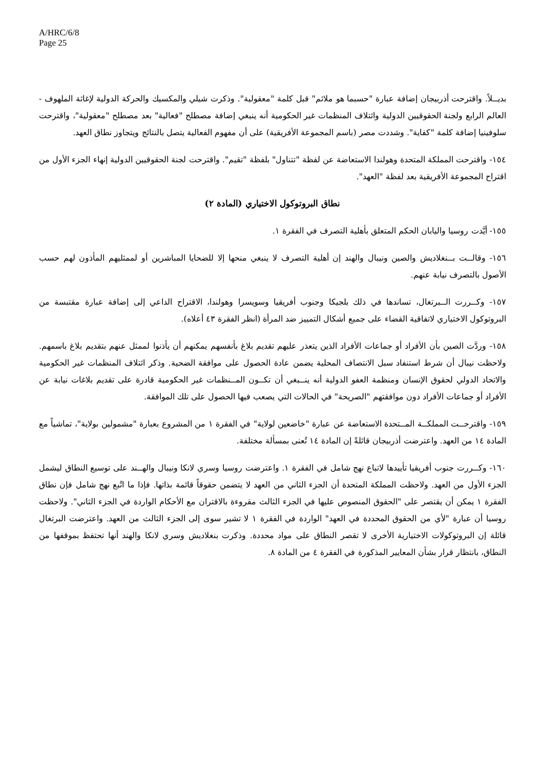A/HRC/6/8
Page 25
بديــلاً. واقترحت أذربيجان إضافة عبارة "حسبما هو ملائم" قبل كلمة "معقولية". وذكرت شيلي والمكسيك والحركة الدولية لإغاثة الملهوف - العالم الرابع ولجنة الحقوقيين الدولية وائتلاف المنظمات غير الحكومية أنه ينبغي إضافة مصطلح "فعالية" بعد مصطلح "معقولية"، واقترحت سلوفينيا إضافة كلمة "كفاية". وشددت مصر (باسم المجموعة الأفريقية) على أن مفهوم الفعالية يتصل بالنتائج ويتجاوز نطاق العهد.
١٥٤- واقترحت المملكة المتحدة وهولندا الاستعاضة عن لفظة "تتناول" بلفظة "تقيم". واقترحت لجنة الحقوقيين الدولية إنهاء الجزء الأول من اقتراح المجموعة الأفريقية بعد لفظة "العهد".
نطاق البروتوكول الاختياري (المادة ٢)
١٥٥- أيَّدت روسيا واليابان الحكم المتعلق بأهلية التصرف في الفقرة ١.
١٥٦- وقالــت بــنغلاديش والصين ونيبال والهند إن أهلية التصرف لا ينبغي منحها إلا للضحايا المباشرين أو لممثليهم المأذون لهم حسب الأصول بالتصرف نيابة عنهم.
١٥٧- وكــررت الــبرتغال، تساندها في ذلك بلجيكا وجنوب أفريقيا وسويسرا وهولندا، الاقتراح الداعي إلى إضافة عبارة مقتبسة من البروتوكول الاختياري لاتفاقية القضاء على جميع أشكال التمييز ضد المرأة (انظر الفقرة ٤٣ أعلاه).
١٥٨- وردَّت الصين بأن الأفراد أو جماعات الأفراد الذين يتعذر عليهم تقديم بلاغ بأنفسهم يمكنهم أن يأذنوا لممثل عنهم بتقديم بلاغ باسمهم. ولاحظت نيبال أن شرط استنفاد سبل الانتصاف المحلية يضمن عادة الحصول على موافقة الضحية. وذكر ائتلاف المنظمات غير الحكومية والاتحاد الدولي لحقوق الإنسان ومنظمة العفو الدولية أنه ينــبغي أن تكــون المــنظمات غير الحكومية قادرة على تقديم بلاغات نيابة عن الأفراد أو جماعات الأفراد دون موافقتهم "الصريحة" في الحالات التي يصعب فيها الحصول على تلك الموافقة.
١٥٩- واقترحــت المملكــة المــتحدة الاستعاضة عن عبارة "خاضعين لولاية" في الفقرة ١ من المشروع بعبارة "مشمولين بولاية"، تماشياً مع المادة ١٤ من العهد. واعترضت أذربيجان قائلةً إن المادة ١٤ تُعنى بمسألة مختلفة.
١٦٠- وكــررت جنوب أفريقيا تأييدها لاتباع نهج شامل في الفقرة ١. واعترضت روسيا وسري لانكا ونيبال والهــند على توسيع النطاق ليشمل الجزء الأول من العهد. ولاحظت المملكة المتحدة أن الجزء الثاني من العهد لا يتضمن حقوقاً قائمة بذاتها. فإذا ما اتُبع نهج شامل فإن نطاق الفقرة ١ يمكن أن يقتصر على "الحقوق المنصوص عليها في الجزء الثالث مقروءة بالاقتران مع الأحكام الواردة في الجزء الثاني". ولاحظت روسيا أن عبارة "لأي من الحقوق المحددة في العهد" الواردة في الفقرة ١ لا تشير سوى إلى الجزء الثالث من العهد. واعترضت البرتغال قائلة إن البروتوكولات الاختيارية الأخرى لا تقصر النطاق على مواد محددة. وذكرت بنغلاديش وسري لانكا والهند أنها تحتفظ بموقفها من النطاق، بانتظار قرار بشأن المعايير المذكورة في الفقرة ٤ من المادة ٨.